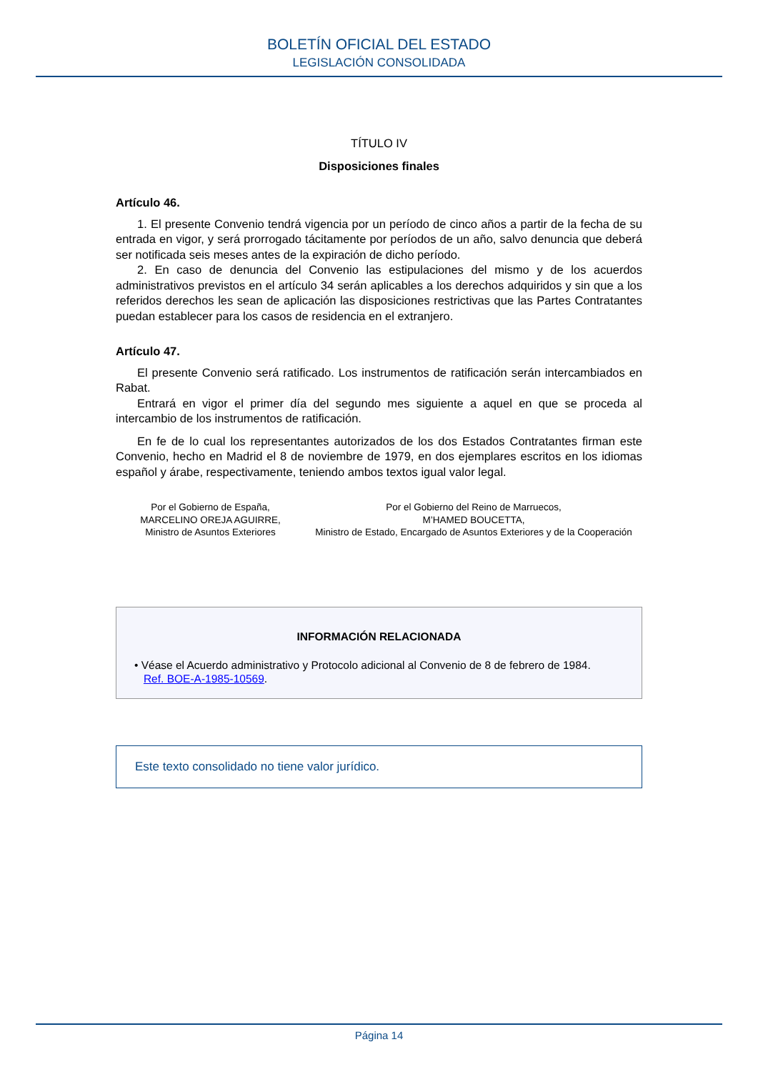BOLETÍN OFICIAL DEL ESTADO
LEGISLACIÓN CONSOLIDADA
TÍTULO IV
Disposiciones finales
Artículo 46.
1. El presente Convenio tendrá vigencia por un período de cinco años a partir de la fecha de su entrada en vigor, y será prorrogado tácitamente por períodos de un año, salvo denuncia que deberá ser notificada seis meses antes de la expiración de dicho período.
2. En caso de denuncia del Convenio las estipulaciones del mismo y de los acuerdos administrativos previstos en el artículo 34 serán aplicables a los derechos adquiridos y sin que a los referidos derechos les sean de aplicación las disposiciones restrictivas que las Partes Contratantes puedan establecer para los casos de residencia en el extranjero.
Artículo 47.
El presente Convenio será ratificado. Los instrumentos de ratificación serán intercambiados en Rabat.
Entrará en vigor el primer día del segundo mes siguiente a aquel en que se proceda al intercambio de los instrumentos de ratificación.
En fe de lo cual los representantes autorizados de los dos Estados Contratantes firman este Convenio, hecho en Madrid el 8 de noviembre de 1979, en dos ejemplares escritos en los idiomas español y árabe, respectivamente, teniendo ambos textos igual valor legal.
Por el Gobierno de España,
MARCELINO OREJA AGUIRRE,
Ministro de Asuntos Exteriores
Por el Gobierno del Reino de Marruecos,
M’HAMED BOUCETTA,
Ministro de Estado, Encargado de Asuntos Exteriores y de la Cooperación
INFORMACIÓN RELACIONADA
• Véase el Acuerdo administrativo y Protocolo adicional al Convenio de 8 de febrero de 1984.
Ref. BOE-A-1985-10569.
Este texto consolidado no tiene valor jurídico.
Página 14